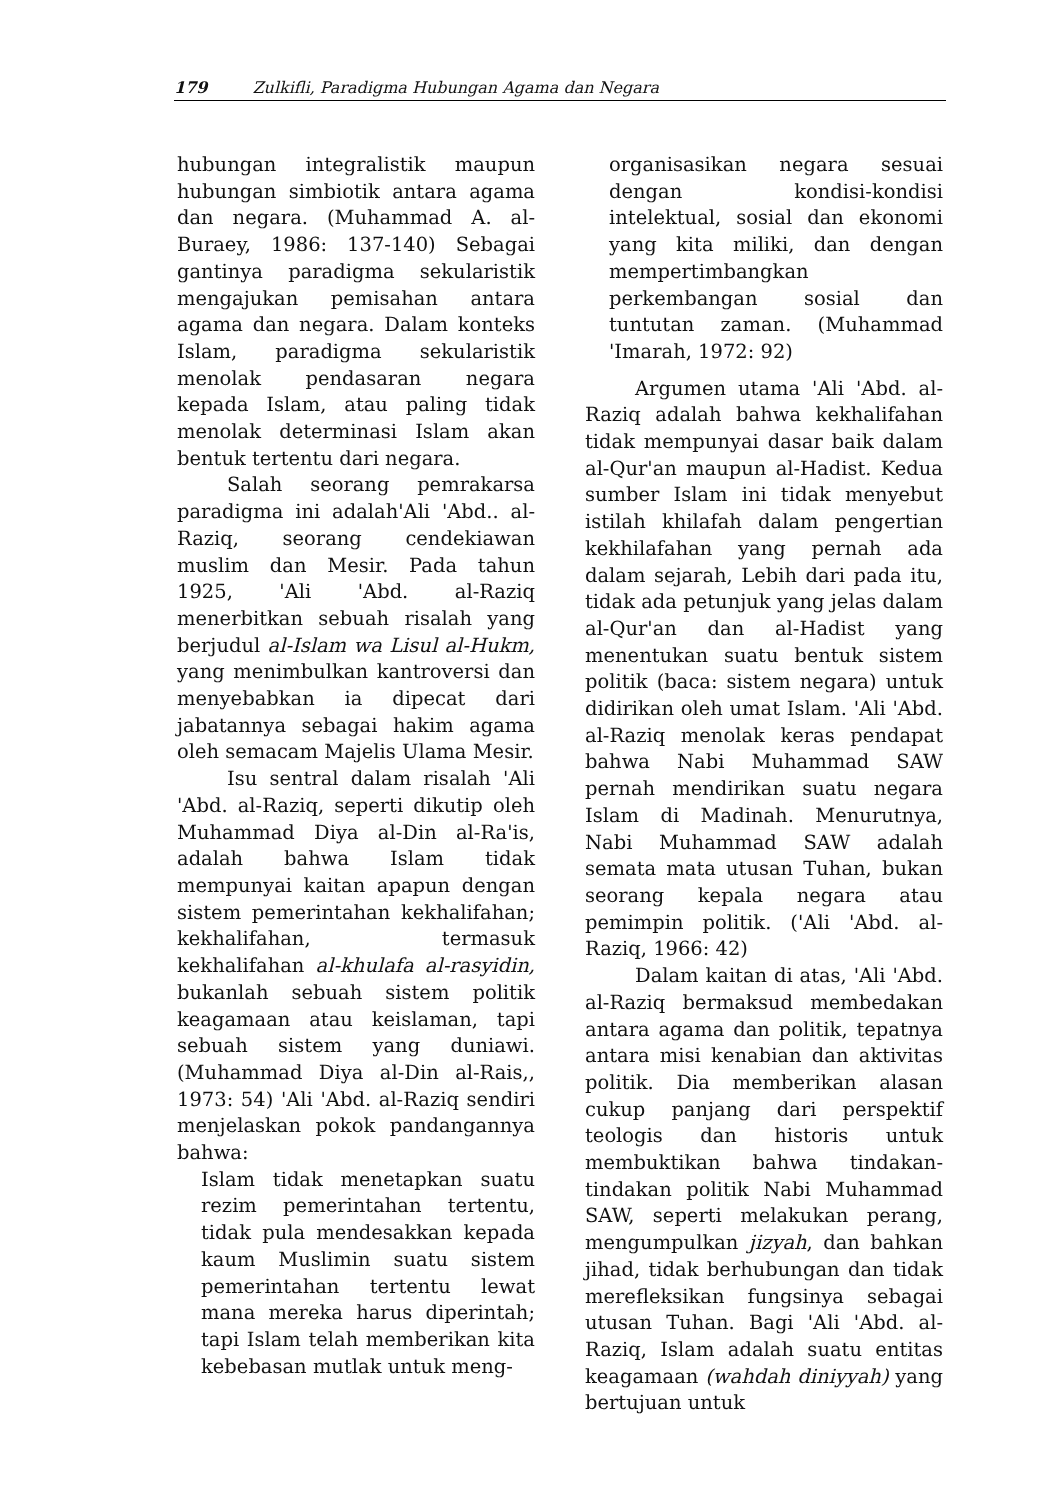179 Zulkifli, Paradigma Hubungan Agama dan Negara
hubungan integralistik maupun hubungan simbiotik antara agama dan negara. (Muhammad A. al-Buraey, 1986: 137-140) Sebagai gantinya paradigma sekularistik mengajukan pemisahan antara agama dan negara. Dalam konteks Islam, paradigma sekularistik menolak pendasaran negara kepada Islam, atau paling tidak menolak determinasi Islam akan bentuk tertentu dari negara.
Salah seorang pemrakarsa paradigma ini adalah'Ali 'Abd.. al-Raziq, seorang cendekiawan muslim dan Mesir. Pada tahun 1925, 'Ali 'Abd. al-Raziq menerbitkan sebuah risalah yang berjudul al-Islam wa Lisul al-Hukm, yang menimbulkan kantroversi dan menyebabkan ia dipecat dari jabatannya sebagai hakim agama oleh semacam Majelis Ulama Mesir.
Isu sentral dalam risalah 'Ali 'Abd. al-Raziq, seperti dikutip oleh Muhammad Diya al-Din al-Ra'is, adalah bahwa Islam tidak mempunyai kaitan apapun dengan sistem pemerintahan kekhalifahan; kekhalifahan, termasuk kekhalifahan al-khulafa al-rasyidin, bukanlah sebuah sistem politik keagamaan atau keislaman, tapi sebuah sistem yang duniawi. (Muhammad Diya al-Din al-Rais,, 1973: 54) 'Ali 'Abd. al-Raziq sendiri menjelaskan pokok pandangannya bahwa:
Islam tidak menetapkan suatu rezim pemerintahan tertentu, tidak pula mendesakkan kepada kaum Muslimin suatu sistem pemerintahan tertentu lewat mana mereka harus diperintah; tapi Islam telah memberikan kita kebebasan mutlak untuk meng-
organisasikan negara sesuai dengan kondisi-kondisi intelektual, sosial dan ekonomi yang kita miliki, dan dengan mempertimbangkan perkembangan sosial dan tuntutan zaman. (Muhammad 'Imarah, 1972: 92)
Argumen utama 'Ali 'Abd. al-Raziq adalah bahwa kekhalifahan tidak mempunyai dasar baik dalam al-Qur'an maupun al-Hadist. Kedua sumber Islam ini tidak menyebut istilah khilafah dalam pengertian kekhilafahan yang pernah ada dalam sejarah, Lebih dari pada itu, tidak ada petunjuk yang jelas dalam al-Qur'an dan al-Hadist yang menentukan suatu bentuk sistem politik (baca: sistem negara) untuk didirikan oleh umat Islam. 'Ali 'Abd. al-Raziq menolak keras pendapat bahwa Nabi Muhammad SAW pernah mendirikan suatu negara Islam di Madinah. Menurutnya, Nabi Muhammad SAW adalah semata mata utusan Tuhan, bukan seorang kepala negara atau pemimpin politik. ('Ali 'Abd. al-Raziq, 1966: 42)
Dalam kaitan di atas, 'Ali 'Abd. al-Raziq bermaksud membedakan antara agama dan politik, tepatnya antara misi kenabian dan aktivitas politik. Dia memberikan alasan cukup panjang dari perspektif teologis dan historis untuk membuktikan bahwa tindakan-tindakan politik Nabi Muhammad SAW, seperti melakukan perang, mengumpulkan jizyah, dan bahkan jihad, tidak berhubungan dan tidak merefleksikan fungsinya sebagai utusan Tuhan. Bagi 'Ali 'Abd. al-Raziq, Islam adalah suatu entitas keagamaan (wahdah diniyyah) yang bertujuan untuk